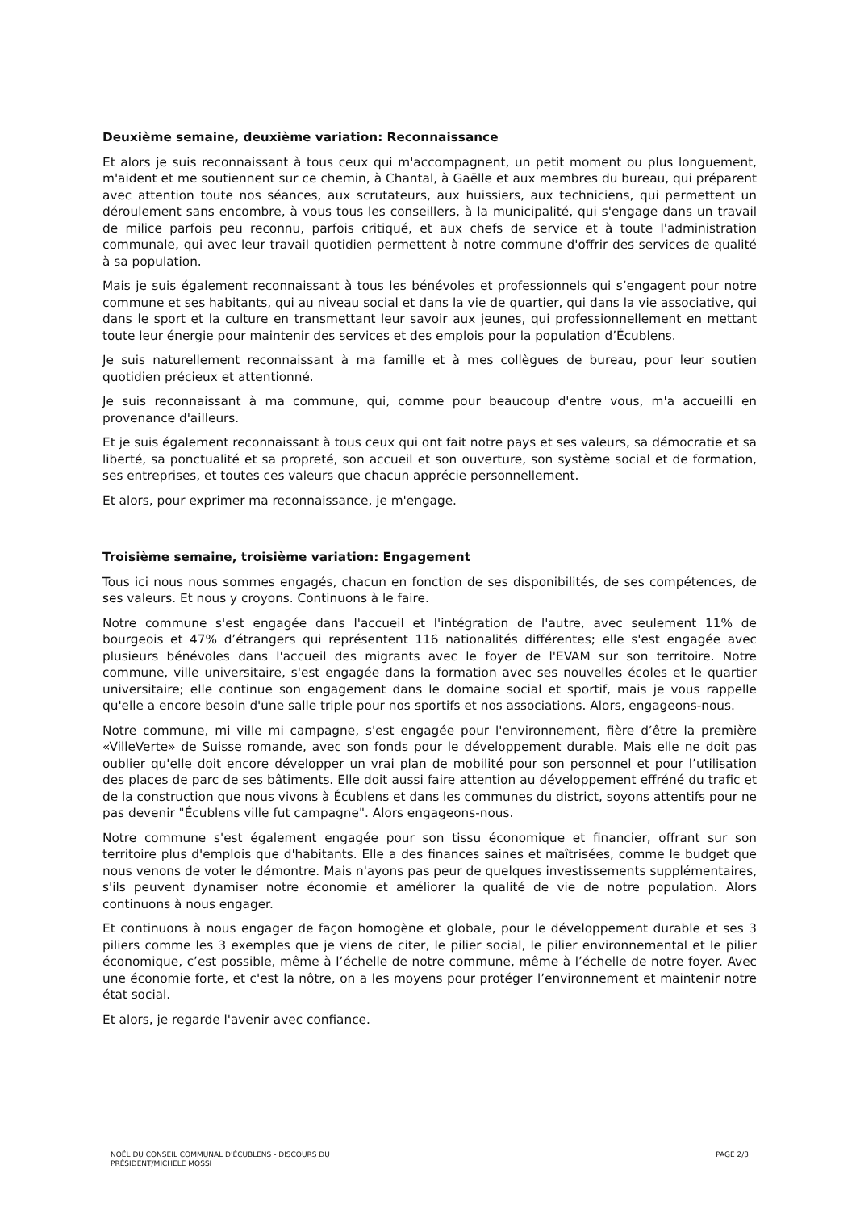Deuxième semaine, deuxième variation: Reconnaissance
Et alors je suis reconnaissant à tous ceux qui m'accompagnent, un petit moment ou plus longuement, m'aident et me soutiennent sur ce chemin, à Chantal, à Gaëlle et aux membres du bureau, qui préparent avec attention toute nos séances, aux scrutateurs, aux huissiers, aux techniciens, qui permettent un déroulement sans encombre, à vous tous les conseillers, à la municipalité, qui s'engage dans un travail de milice parfois peu reconnu, parfois critiqué, et aux chefs de service et à toute l'administration communale, qui avec leur travail quotidien permettent à notre commune d'offrir des services de qualité à sa population.
Mais je suis également reconnaissant à tous les bénévoles et professionnels qui s’engagent pour notre commune et ses habitants, qui au niveau social et dans la vie de quartier, qui dans la vie associative, qui dans le sport et la culture en transmettant leur savoir aux jeunes, qui professionnellement en mettant toute leur énergie pour maintenir des services et des emplois pour la population d’Écublens.
Je suis naturellement reconnaissant à ma famille et à mes collègues de bureau, pour leur soutien quotidien précieux et attentionné.
Je suis reconnaissant à ma commune, qui, comme pour beaucoup d'entre vous, m'a accueilli en provenance d'ailleurs.
Et je suis également reconnaissant à tous ceux qui ont fait notre pays et ses valeurs, sa démocratie et sa liberté, sa ponctualité et sa propreté, son accueil et son ouverture, son système social et de formation, ses entreprises, et toutes ces valeurs que chacun apprécie personnellement.
Et alors, pour exprimer ma reconnaissance, je m'engage.
Troisième semaine, troisième variation: Engagement
Tous ici nous nous sommes engagés, chacun en fonction de ses disponibilités, de ses compétences, de ses valeurs. Et nous y croyons. Continuons à le faire.
Notre commune s'est engagée dans l'accueil et l'intégration de l'autre, avec seulement 11% de bourgeois et 47% d’étrangers qui représentent 116 nationalités différentes; elle s'est engagée avec plusieurs bénévoles dans l'accueil des migrants avec le foyer de l'EVAM sur son territoire. Notre commune, ville universitaire, s'est engagée dans la formation avec ses nouvelles écoles et le quartier universitaire; elle continue son engagement dans le domaine social et sportif, mais je vous rappelle qu'elle a encore besoin d'une salle triple pour nos sportifs et nos associations. Alors, engageons-nous.
Notre commune, mi ville mi campagne, s'est engagée pour l'environnement, fière d’être la première «VilleVerte» de Suisse romande, avec son fonds pour le développement durable. Mais elle ne doit pas oublier qu'elle doit encore développer un vrai plan de mobilité pour son personnel et pour l’utilisation des places de parc de ses bâtiments. Elle doit aussi faire attention au développement effréné du trafic et de la construction que nous vivons à Écublens et dans les communes du district, soyons attentifs pour ne pas devenir "Écublens ville fut campagne". Alors engageons-nous.
Notre commune s'est également engagée pour son tissu économique et financier, offrant sur son territoire plus d'emplois que d'habitants. Elle a des finances saines et maîtrisées, comme le budget que nous venons de voter le démontre. Mais n'ayons pas peur de quelques investissements supplémentaires, s'ils peuvent dynamiser notre économie et améliorer la qualité de vie de notre population. Alors continuons à nous engager.
Et continuons à nous engager de façon homogène et globale, pour le développement durable et ses 3 piliers comme les 3 exemples que je viens de citer, le pilier social, le pilier environnemental et le pilier économique, c’est possible, même à l’échelle de notre commune, même à l’échelle de notre foyer. Avec une économie forte, et c'est la nôtre, on a les moyens pour protéger l’environnement et maintenir notre état social.
Et alors, je regarde l'avenir avec confiance.
NOËL DU CONSEIL COMMUNAL D'ÉCUBLENS - DISCOURS DU
PRÉSIDENT/MICHELE MOSSI
PAGE 2/3